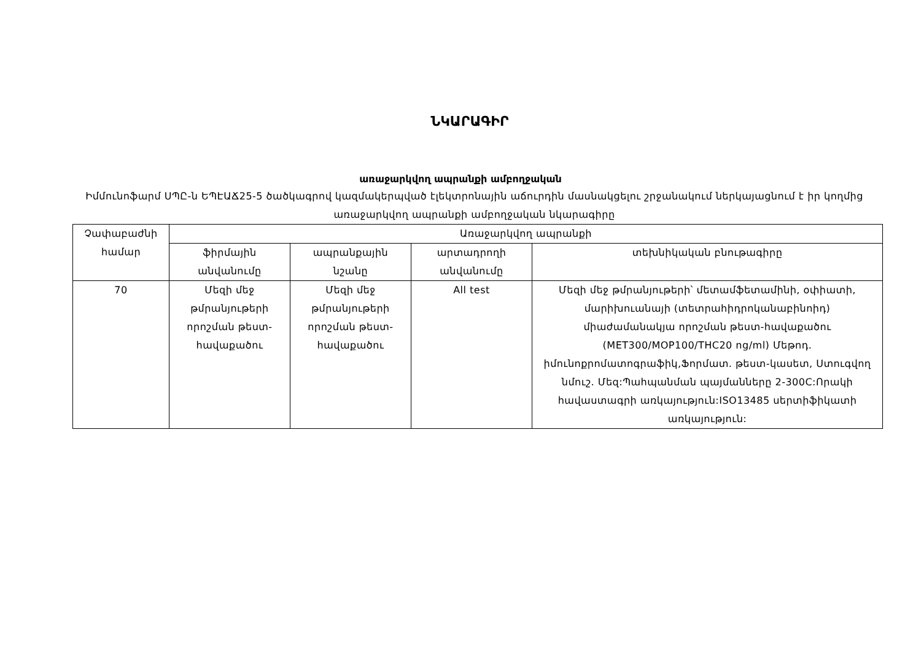ՆԿԱՐԱԳԻՐ
առաջարկվող ապրանքի ամբողջական
Իմմունոֆարմ ՍՊԸ-ն ԵՊԷԱՃ25-5 ծածկագրով կազմակերպված էլեկտրոնային աճուրդին մասնակցելու շրջանակում ներկայացնում է իր կողմից առաջարկվող ապրանքի ամբողջական նկարագիրը
| Չափաբաժնի համար | Առաջարկվող ապրանքի | | | |
| --- | --- | --- | --- | --- |
| | ֆիրմային անվանումը | ապրանքային նշանը | արտադրողի անվանումը | տեխնիկական բնութագիրը |
| 70 | Մեզի մեջ թմրանյութերի որոշման թեստ-հավաքածու | Մեզի մեջ թմրանյութերի որոշման թեստ-հավաքածու | All test | Մեզի մեջ թմրանյութերի՝ մետամֆետամինի, օփիատի, մարիխուանայի (տետրահիդրոկանաբինոիդ) միաժամանակյա որոշման թեստ-հավաքածու (MET300/MOP100/THC20 ng/ml) Մեթոդ. իմունոքրոմատոգրաֆիկ,Ֆորմատ. թեստ-կասետ, Ստուգվող նմուշ. Մեզ:Պահպանման պայմանները 2-300C:Որակի հավաստագրի առկայություն:ISO13485 սերտիֆիկատի առկայություն: |